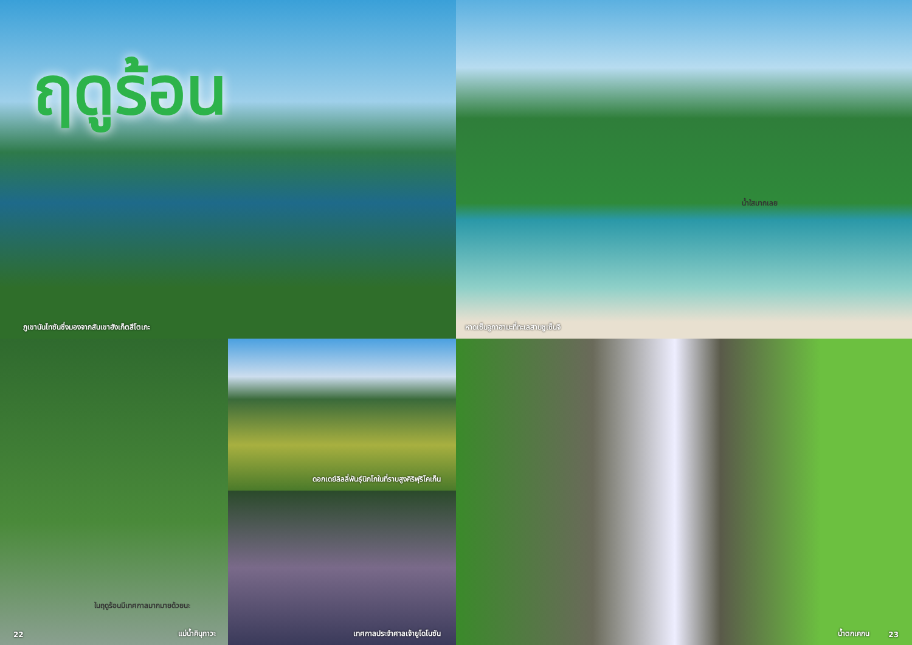ฤดูร้อน
ภูเขานันไทซันซึ่งมองจากสันเขาฮังเก็ตสึโตเกะ
น้ำใสมากเลย
หาดเซ็นจูกาฮามะที่ทะเลสาบชูเซ็นจิ
ในฤดูร้อนมีเทศกาลมากมายด้วยนะ
22 แม่น้ำคินุกาวะ
ดอกเดย์ลิลลี่พันธุ์นิกโกในที่ราบสูงคิริฟุริโคเก็น
เทศกาลประจำศาลเจ้ายูโดโนซัน
น้ำตกเคกน 23